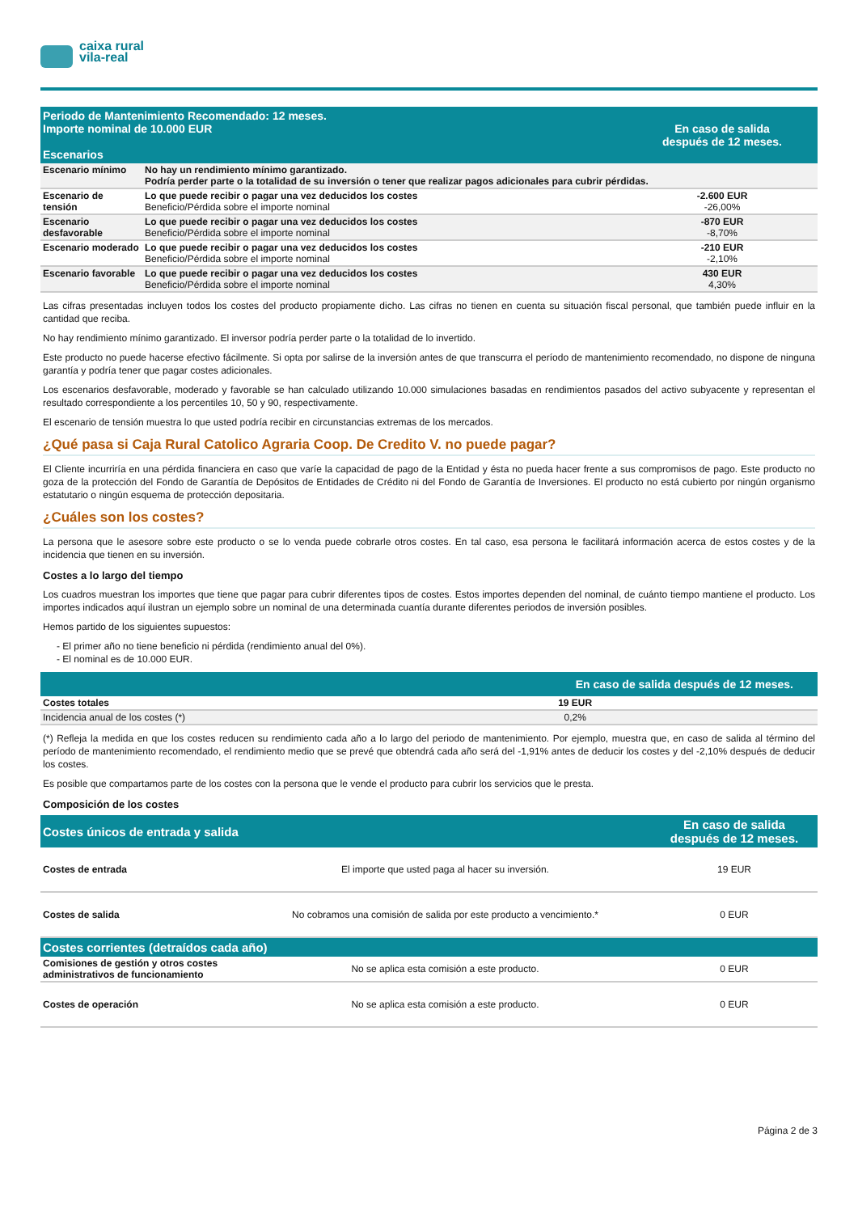caixa rural
vila-real
| Periodo de Mantenimiento Recomendado: 12 meses. Importe nominal de 10.000 EUR Escenarios | | En caso de salida después de 12 meses. |
| --- | --- | --- |
| Escenario mínimo | No hay un rendimiento mínimo garantizado. Podría perder parte o la totalidad de su inversión o tener que realizar pagos adicionales para cubrir pérdidas. | |
| Escenario de tensión | Lo que puede recibir o pagar una vez deducidos los costes Beneficio/Pérdida sobre el importe nominal | -2.600 EUR -26,00% |
| Escenario desfavorable | Lo que puede recibir o pagar una vez deducidos los costes Beneficio/Pérdida sobre el importe nominal | -870 EUR -8,70% |
| Escenario moderado | Lo que puede recibir o pagar una vez deducidos los costes Beneficio/Pérdida sobre el importe nominal | -210 EUR -2,10% |
| Escenario favorable | Lo que puede recibir o pagar una vez deducidos los costes Beneficio/Pérdida sobre el importe nominal | 430 EUR 4,30% |
Las cifras presentadas incluyen todos los costes del producto propiamente dicho. Las cifras no tienen en cuenta su situación fiscal personal, que también puede influir en la cantidad que reciba.
No hay rendimiento mínimo garantizado. El inversor podría perder parte o la totalidad de lo invertido.
Este producto no puede hacerse efectivo fácilmente. Si opta por salirse de la inversión antes de que transcurra el período de mantenimiento recomendado, no dispone de ninguna garantía y podría tener que pagar costes adicionales.
Los escenarios desfavorable, moderado y favorable se han calculado utilizando 10.000 simulaciones basadas en rendimientos pasados del activo subyacente y representan el resultado correspondiente a los percentiles 10, 50 y 90, respectivamente.
El escenario de tensión muestra lo que usted podría recibir en circunstancias extremas de los mercados.
¿Qué pasa si Caja Rural Catolico Agraria Coop. De Credito V. no puede pagar?
El Cliente incurriría en una pérdida financiera en caso que varíe la capacidad de pago de la Entidad y ésta no pueda hacer frente a sus compromisos de pago. Este producto no goza de la protección del Fondo de Garantía de Depósitos de Entidades de Crédito ni del Fondo de Garantía de Inversiones. El producto no está cubierto por ningún organismo estatutario o ningún esquema de protección depositaria.
¿Cuáles son los costes?
La persona que le asesore sobre este producto o se lo venda puede cobrarle otros costes. En tal caso, esa persona le facilitará información acerca de estos costes y de la incidencia que tienen en su inversión.
Costes a lo largo del tiempo
Los cuadros muestran los importes que tiene que pagar para cubrir diferentes tipos de costes. Estos importes dependen del nominal, de cuánto tiempo mantiene el producto. Los importes indicados aquí ilustran un ejemplo sobre un nominal de una determinada cuantía durante diferentes periodos de inversión posibles.
Hemos partido de los siguientes supuestos:
- El primer año no tiene beneficio ni pérdida (rendimiento anual del 0%).
- El nominal es de 10.000 EUR.
| | En caso de salida después de 12 meses. |
| --- | --- |
| Costes totales | 19 EUR |
| Incidencia anual de los costes (*) | 0,2% |
(*) Refleja la medida en que los costes reducen su rendimiento cada año a lo largo del periodo de mantenimiento. Por ejemplo, muestra que, en caso de salida al término del período de mantenimiento recomendado, el rendimiento medio que se prevé que obtendrá cada año será del -1,91% antes de deducir los costes y del -2,10% después de deducir los costes.
Es posible que compartamos parte de los costes con la persona que le vende el producto para cubrir los servicios que le presta.
Composición de los costes
| Costes únicos de entrada y salida | | En caso de salida después de 12 meses. |
| --- | --- | --- |
| Costes de entrada | El importe que usted paga al hacer su inversión. | 19 EUR |
| Costes de salida | No cobramos una comisión de salida por este producto a vencimiento.* | 0 EUR |
| Costes corrientes (detraídos cada año) | | |
| Comisiones de gestión y otros costes administrativos de funcionamiento | No se aplica esta comisión a este producto. | 0 EUR |
| Costes de operación | No se aplica esta comisión a este producto. | 0 EUR |
Página 2 de 3